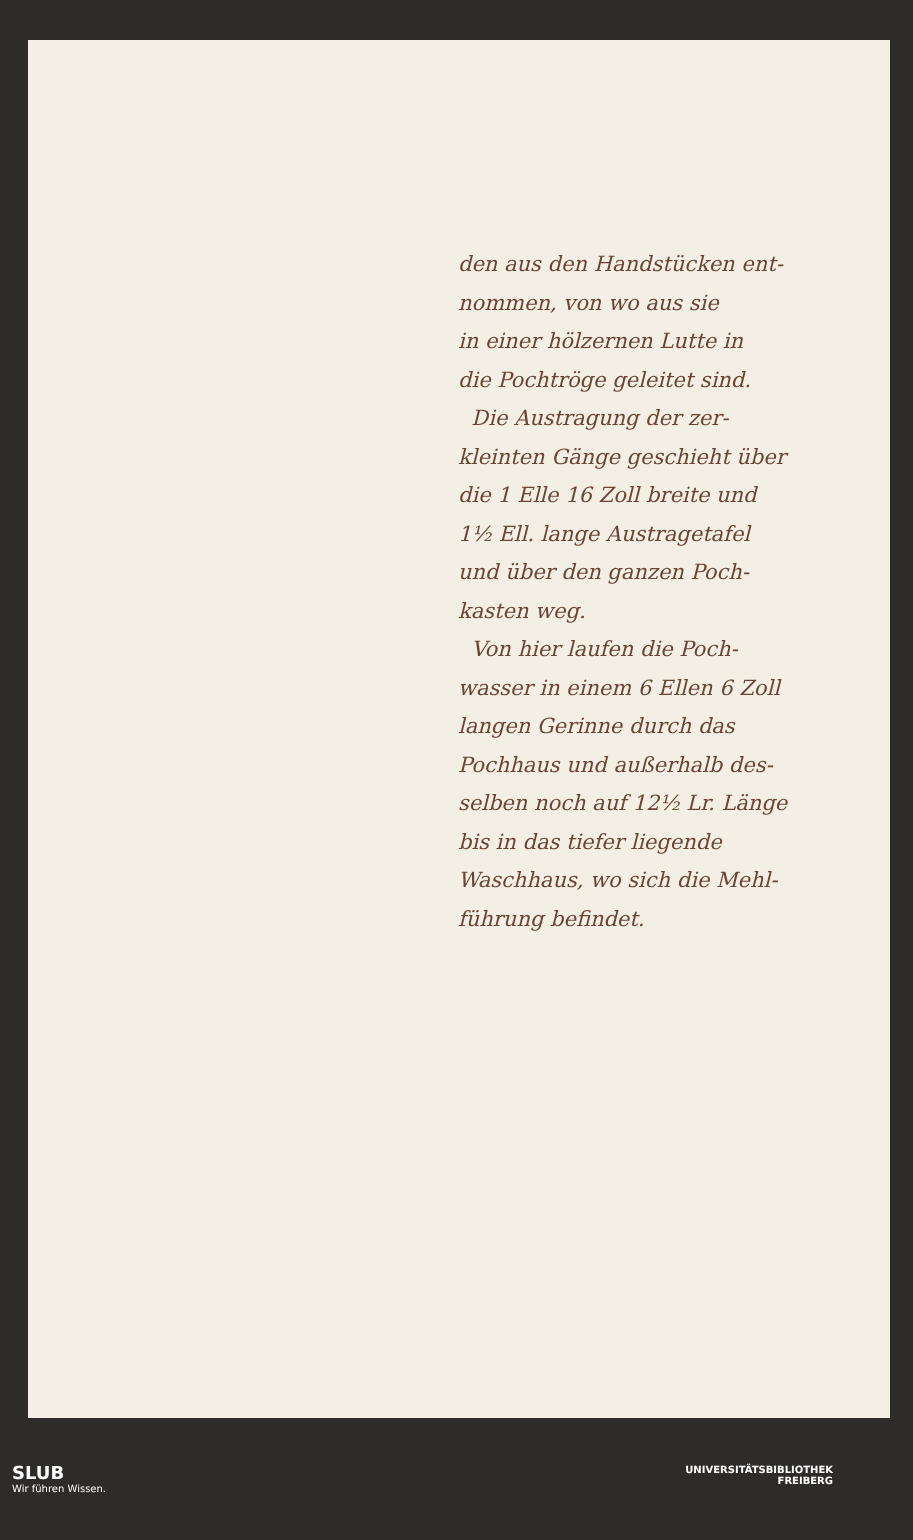den aus den Handstücken ent-
nommen, von wo aus sie
in einer hölzernen Lutte in
die Pochtröge geleitet sind.
Die Austragung der zer-
kleinten Gänge geschieht über
die 1 Elle 16 Zoll breite und
1½ Ell. lange Austragetafel
und über den ganzen Poch-
kasten weg.
Von hier laufen die Poch-
wasser in einem 6 Ellen 6 Zoll
langen Gerinne durch das
Pochhaus und außerhalb des-
selben noch auf 12½ Lr. Länge
bis in das tiefer liegende
Waschhaus, wo sich die Mehl-
führung befindet.
SLUB
Wir führen Wissen.
UNIVERSITÄTSBIBLIOTHEK
FREIBERG